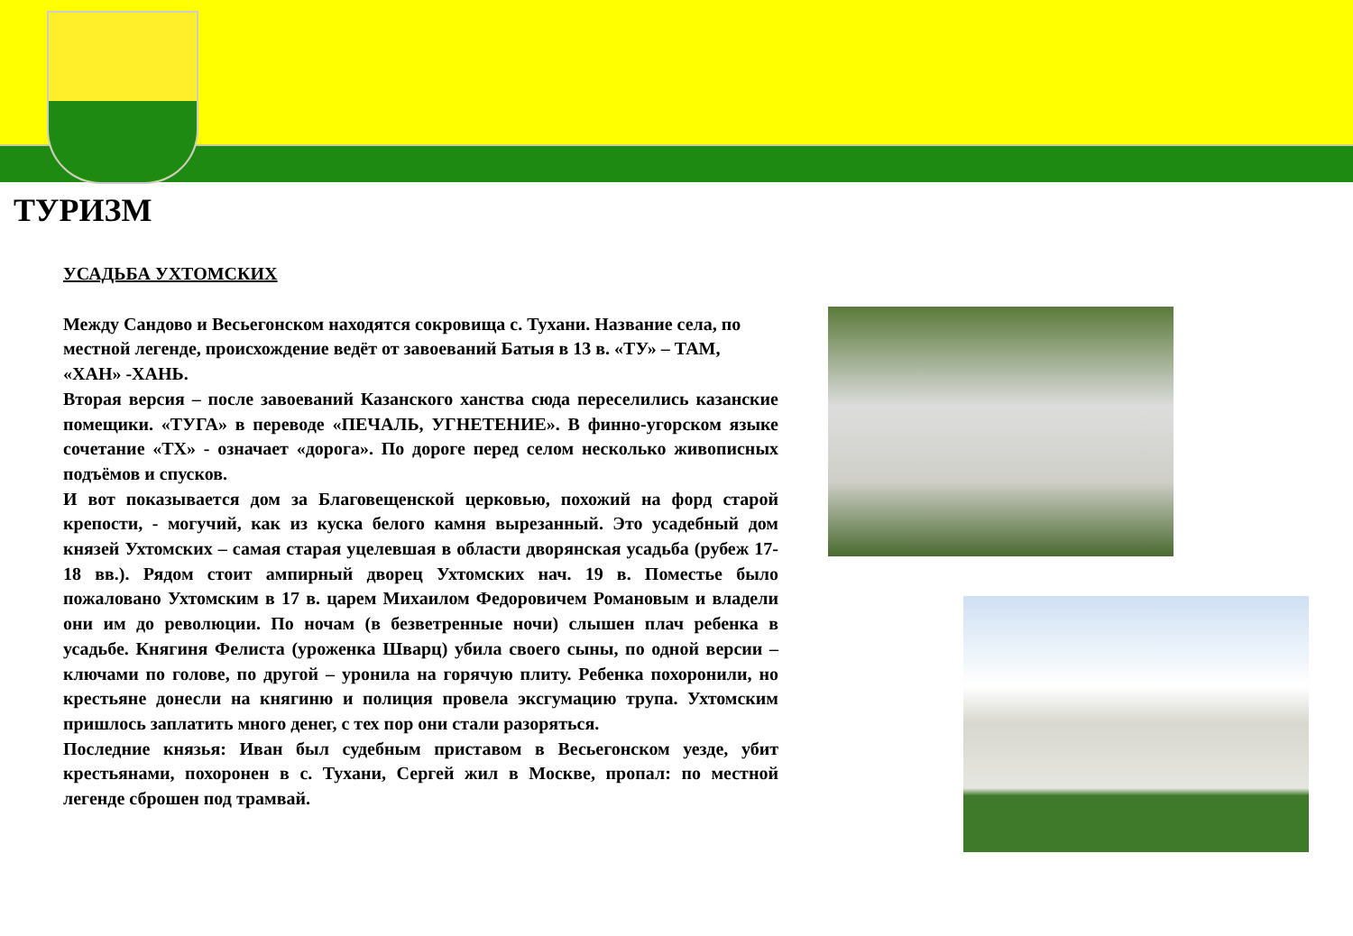ТУРИЗМ
УСАДЬБА УХТОМСКИХ
Между Сандово и Весьегонском находятся сокровища с. Тухани. Название села, по местной легенде, происхождение ведёт от завоеваний Батыя в 13 в. «ТУ» – ТАМ, «ХАН» -ХАНЬ.
Вторая версия – после завоеваний Казанского ханства сюда переселились казанские помещики. «ТУГА» в переводе «ПЕЧАЛЬ, УГНЕТЕНИЕ». В финно-угорском языке сочетание «ТХ» - означает «дорога». По дороге перед селом несколько живописных подъёмов и спусков.
И вот показывается дом за Благовещенской церковью, похожий на форд старой крепости, - могучий, как из куска белого камня вырезанный. Это усадебный дом князей Ухтомских – самая старая уцелевшая в области дворянская усадьба (рубеж 17-18 вв.). Рядом стоит ампирный дворец Ухтомских нач. 19 в. Поместье было пожаловано Ухтомским в 17 в. царем Михаилом Федоровичем Романовым и владели они им до революции. По ночам (в безветренные ночи) слышен плач ребенка в усадьбе. Княгиня Фелиста (уроженка Шварц) убила своего сыны, по одной версии – ключами по голове, по другой – уронила на горячую плиту. Ребенка похоронили, но крестьяне донесли на княгиню и полиция провела эксгумацию трупа. Ухтомским пришлось заплатить много денег, с тех пор они стали разоряться.
Последние князья: Иван был судебным приставом в Весьегонском уезде, убит крестьянами, похоронен в с. Тухани, Сергей жил в Москве, пропал: по местной легенде сброшен под трамвай.